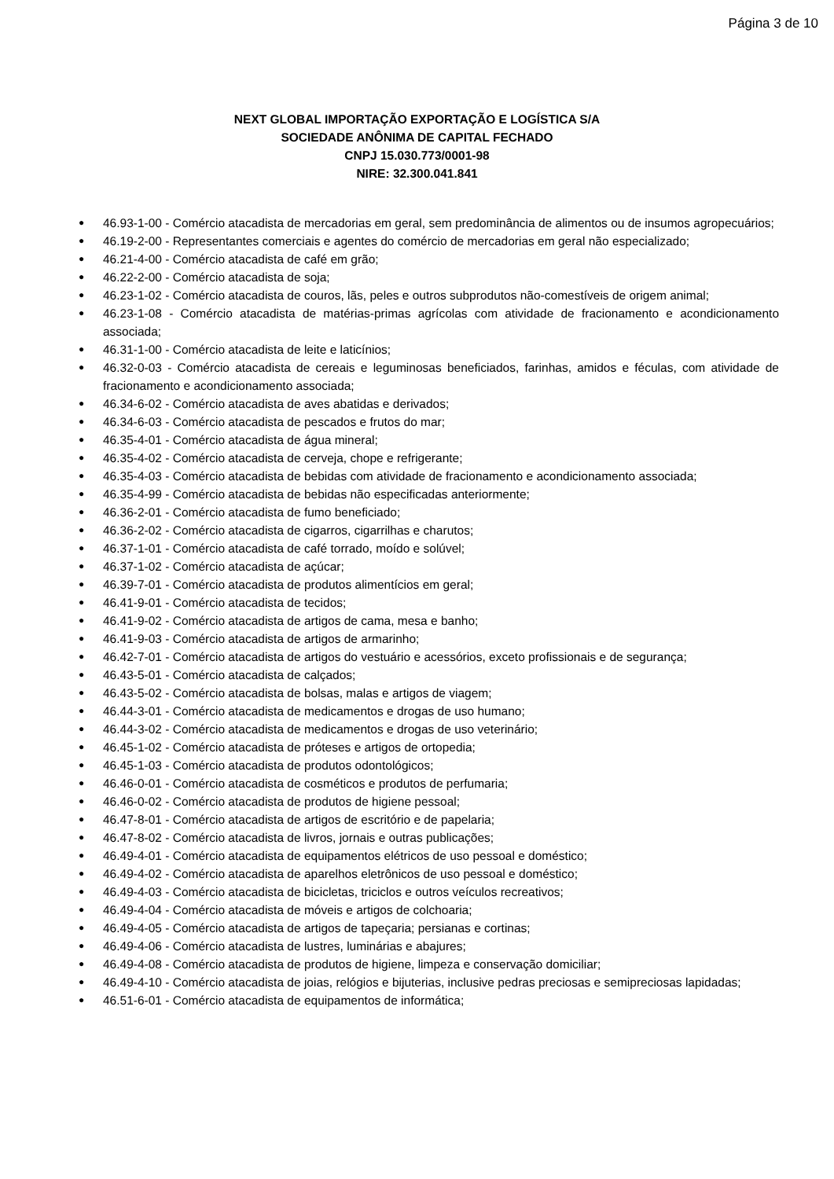Página 3 de 10
NEXT GLOBAL IMPORTAÇÃO EXPORTAÇÃO E LOGÍSTICA S/A
SOCIEDADE ANÔNIMA DE CAPITAL FECHADO
CNPJ 15.030.773/0001-98
NIRE: 32.300.041.841
● 46.93-1-00 - Comércio atacadista de mercadorias em geral, sem predominância de alimentos ou de insumos agropecuários;
● 46.19-2-00 - Representantes comerciais e agentes do comércio de mercadorias em geral não especializado;
● 46.21-4-00 - Comércio atacadista de café em grão;
● 46.22-2-00 - Comércio atacadista de soja;
● 46.23-1-02 - Comércio atacadista de couros, lãs, peles e outros subprodutos não-comestíveis de origem animal;
● 46.23-1-08 - Comércio atacadista de matérias-primas agrícolas com atividade de fracionamento e acondicionamento associada;
● 46.31-1-00 - Comércio atacadista de leite e laticínios;
● 46.32-0-03 - Comércio atacadista de cereais e leguminosas beneficiados, farinhas, amidos e féculas, com atividade de fracionamento e acondicionamento associada;
● 46.34-6-02 - Comércio atacadista de aves abatidas e derivados;
● 46.34-6-03 - Comércio atacadista de pescados e frutos do mar;
● 46.35-4-01 - Comércio atacadista de água mineral;
● 46.35-4-02 - Comércio atacadista de cerveja, chope e refrigerante;
● 46.35-4-03 - Comércio atacadista de bebidas com atividade de fracionamento e acondicionamento associada;
● 46.35-4-99 - Comércio atacadista de bebidas não especificadas anteriormente;
● 46.36-2-01 - Comércio atacadista de fumo beneficiado;
● 46.36-2-02 - Comércio atacadista de cigarros, cigarrilhas e charutos;
● 46.37-1-01 - Comércio atacadista de café torrado, moído e solúvel;
● 46.37-1-02 - Comércio atacadista de açúcar;
● 46.39-7-01 - Comércio atacadista de produtos alimentícios em geral;
● 46.41-9-01 - Comércio atacadista de tecidos;
● 46.41-9-02 - Comércio atacadista de artigos de cama, mesa e banho;
● 46.41-9-03 - Comércio atacadista de artigos de armarinho;
● 46.42-7-01 - Comércio atacadista de artigos do vestuário e acessórios, exceto profissionais e de segurança;
● 46.43-5-01 - Comércio atacadista de calçados;
● 46.43-5-02 - Comércio atacadista de bolsas, malas e artigos de viagem;
● 46.44-3-01 - Comércio atacadista de medicamentos e drogas de uso humano;
● 46.44-3-02 - Comércio atacadista de medicamentos e drogas de uso veterinário;
● 46.45-1-02 - Comércio atacadista de próteses e artigos de ortopedia;
● 46.45-1-03 - Comércio atacadista de produtos odontológicos;
● 46.46-0-01 - Comércio atacadista de cosméticos e produtos de perfumaria;
● 46.46-0-02 - Comércio atacadista de produtos de higiene pessoal;
● 46.47-8-01 - Comércio atacadista de artigos de escritório e de papelaria;
● 46.47-8-02 - Comércio atacadista de livros, jornais e outras publicações;
● 46.49-4-01 - Comércio atacadista de equipamentos elétricos de uso pessoal e doméstico;
● 46.49-4-02 - Comércio atacadista de aparelhos eletrônicos de uso pessoal e doméstico;
● 46.49-4-03 - Comércio atacadista de bicicletas, triciclos e outros veículos recreativos;
● 46.49-4-04 - Comércio atacadista de móveis e artigos de colchoaria;
● 46.49-4-05 - Comércio atacadista de artigos de tapeçaria; persianas e cortinas;
● 46.49-4-06 - Comércio atacadista de lustres, luminárias e abajures;
● 46.49-4-08 - Comércio atacadista de produtos de higiene, limpeza e conservação domiciliar;
● 46.49-4-10 - Comércio atacadista de joias, relógios e bijuterias, inclusive pedras preciosas e semipreciosas lapidadas;
● 46.51-6-01 - Comércio atacadista de equipamentos de informática;